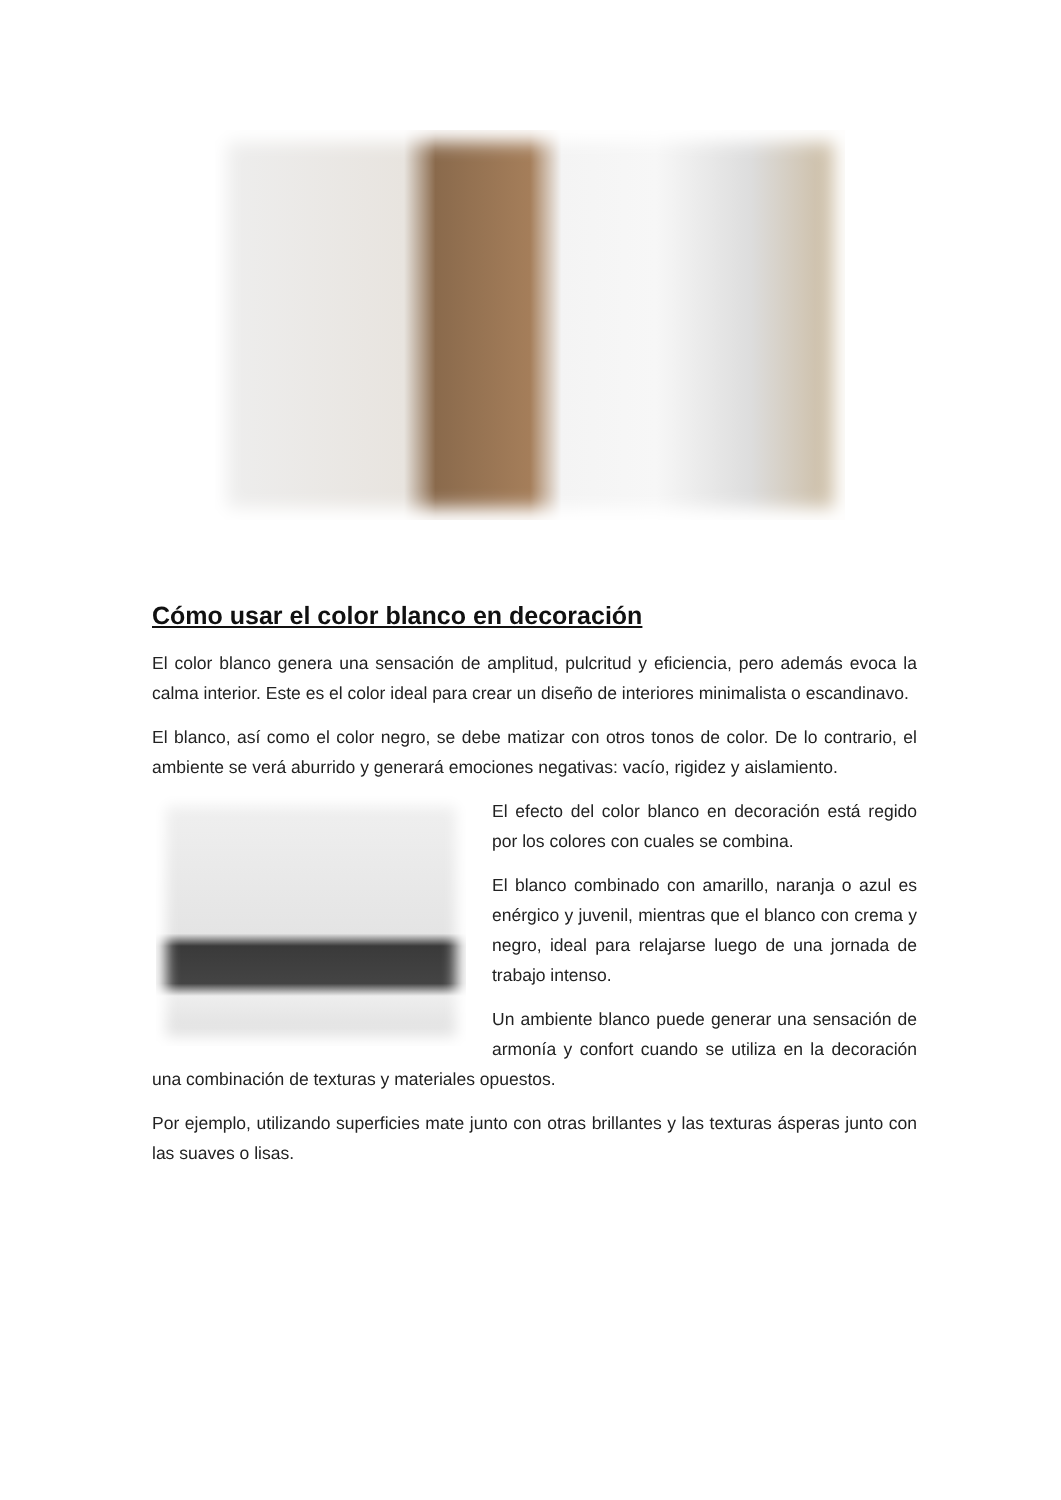Cómo usar el color blanco en decoración
El color blanco genera una sensación de amplitud, pulcritud y eficiencia, pero además evoca la calma interior. Este es el color ideal para crear un diseño de interiores minimalista o escandinavo.
El blanco, así como el color negro, se debe matizar con otros tonos de color. De lo contrario, el ambiente se verá aburrido y generará emociones negativas: vacío, rigidez y aislamiento.
El efecto del color blanco en decoración está regido por los colores con cuales se combina.
El blanco combinado con amarillo, naranja o azul es enérgico y juvenil, mientras que el blanco con crema y negro, ideal para relajarse luego de una jornada de trabajo intenso.
Un ambiente blanco puede generar una sensación de armonía y confort cuando se utiliza en la decoración una combinación de texturas y materiales opuestos.
Por ejemplo, utilizando superficies mate junto con otras brillantes y las texturas ásperas junto con las suaves o lisas.